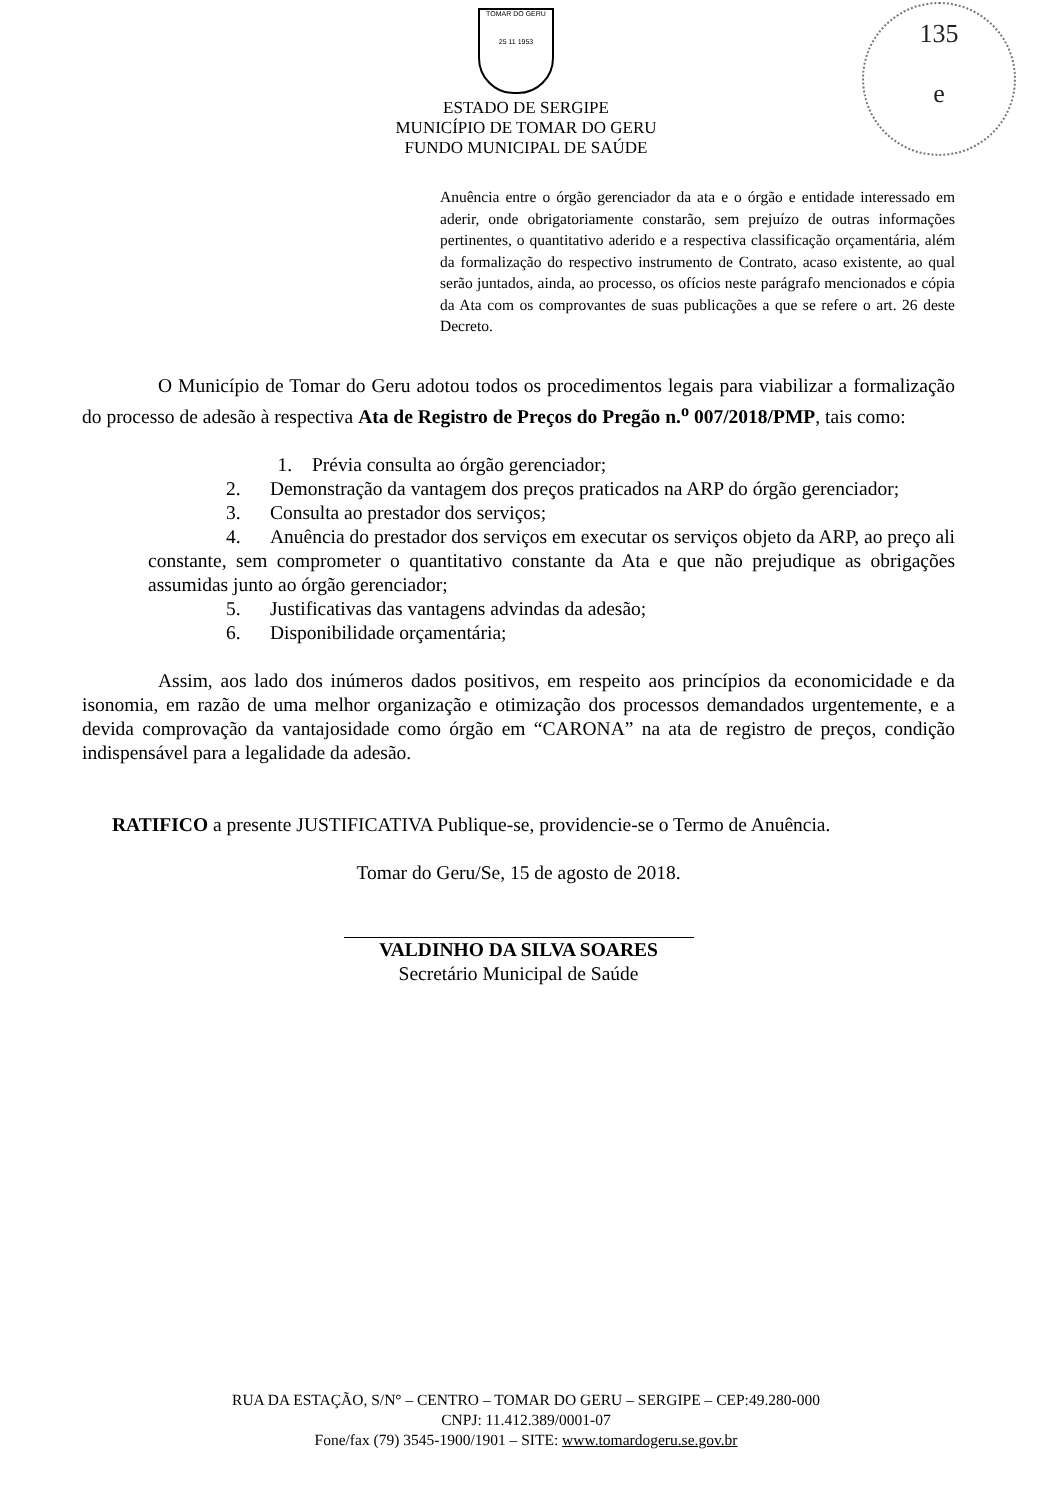TOMAR DO GERU
25 11 1953
135
e
ESTADO DE SERGIPE
MUNICÍPIO DE TOMAR DO GERU
FUNDO MUNICIPAL DE SAÚDE
Anuência entre o órgão gerenciador da ata e o órgão e entidade interessado em aderir, onde obrigatoriamente constarão, sem prejuízo de outras informações pertinentes, o quantitativo aderido e a respectiva classificação orçamentária, além da formalização do respectivo instrumento de Contrato, acaso existente, ao qual serão juntados, ainda, ao processo, os ofícios neste parágrafo mencionados e cópia da Ata com os comprovantes de suas publicações a que se refere o art. 26 deste Decreto.
O Município de Tomar do Geru adotou todos os procedimentos legais para viabilizar a formalização do processo de adesão à respectiva Ata de Registro de Preços do Pregão n.<sup>o</sup> 007/2018/PMP, tais como:
1. Prévia consulta ao órgão gerenciador;
2. Demonstração da vantagem dos preços praticados na ARP do órgão gerenciador;
3. Consulta ao prestador dos serviços;
4. Anuência do prestador dos serviços em executar os serviços objeto da ARP, ao preço ali constante, sem comprometer o quantitativo constante da Ata e que não prejudique as obrigações assumidas junto ao órgão gerenciador;
5. Justificativas das vantagens advindas da adesão;
6. Disponibilidade orçamentária;
Assim, aos lado dos inúmeros dados positivos, em respeito aos princípios da economicidade e da isonomia, em razão de uma melhor organização e otimização dos processos demandados urgentemente, e a devida comprovação da vantajosidade como órgão em “CARONA” na ata de registro de preços, condição indispensável para a legalidade da adesão.
RATIFICO a presente JUSTIFICATIVA Publique-se, providencie-se o Termo de Anuência.
Tomar do Geru/Se, 15 de agosto de 2018.
VALDINHO DA SILVA SOARES
Secretário Municipal de Saúde
RUA DA ESTAÇÃO, S/N° – CENTRO – TOMAR DO GERU – SERGIPE – CEP:49.280-000
CNPJ: 11.412.389/0001-07
Fone/fax (79) 3545-1900/1901 – SITE: www.tomardogeru.se.gov.br